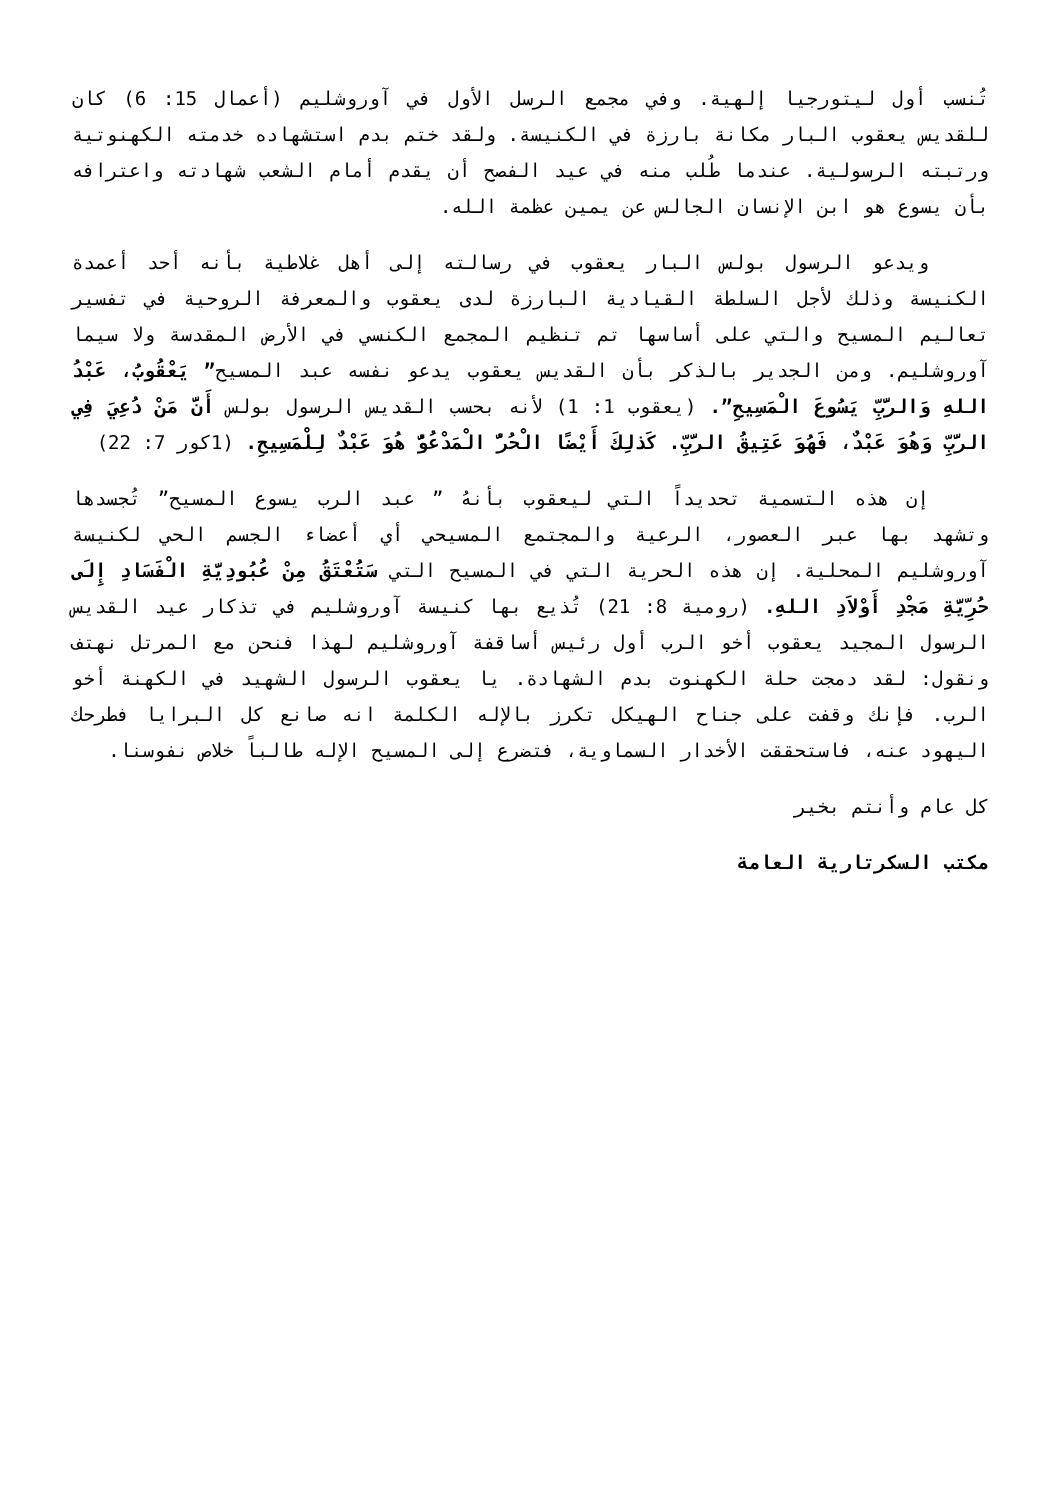تُنسب أول ليتورجيا إلهية. وفي مجمع الرسل الأول في آوروشليم (أعمال 15: 6) كان للقديس يعقوب البار مكانة بارزة في الكنيسة. ولقد ختم بدم استشهاده خدمته الكهنوتية ورتبته الرسولية. عندما طُلب منه في عيد الفصح أن يقدم أمام الشعب شهادته واعترافه بأن يسوع هو ابن الإنسان الجالس عن يمين عظمة الله.
ويدعو الرسول بولس البار يعقوب في رسالته إلى أهل غلاطية بأنه أحد أعمدة الكنيسة وذلك لأجل السلطة القيادية البارزة لدى يعقوب والمعرفة الروحية في تفسير تعاليم المسيح والتي على أساسها تم تنظيم المجمع الكنسي في الأرض المقدسة ولا سيما آوروشليم. ومن الجدير بالذكر بأن القديس يعقوب يدعو نفسه عبد المسيح” يَعْقُوبُ، عَبْدُ اللهِ وَالرَّبِّ يَسُوعَ الْمَسِيحِ”. (يعقوب 1: 1) لأنه بحسب القديس الرسول بولس أَنَّ مَنْ دُعِيَ فِي الرَّبِّ وَهُوَ عَبْدٌ، فَهُوَ عَتِيقُ الرَّبِّ. كَذلِكَ أَيْضًا الْحُرُّ الْمَدْعُوُّ هُوَ عَبْدٌ لِلْمَسِيحِ. (1كور 7: 22)
إن هذه التسمية تحديداً التي ليعقوب بأنهُ ” عبد الرب يسوع المسيح” تُجسدها وتشهد بها عبر العصور، الرعية والمجتمع المسيحي أي أعضاء الجسم الحي لكنيسة آوروشليم المحلية. إن هذه الحرية التي في المسيح التي سَتُعْتَقُ مِنْ عُبُودِيَّةِ الْفَسَادِ إِلَى حُرِّيَّةِ مَجْدِ أَوْلاَدِ اللهِ. (رومية 8: 21) تُذيع بها كنيسة آوروشليم في تذكار عيد القديس الرسول المجيد يعقوب أخو الرب أول رئيس أساقفة آوروشليم لهذا فنحن مع المرتل نهتف ونقول: لقد دمجت حلة الكهنوت بدم الشهادة. يا يعقوب الرسول الشهيد في الكهنة أخو الرب. فإنك وقفت على جناح الهيكل تكرز بالإله الكلمة انه صانع كل البرايا فطرحك اليهود عنه، فاستحققت الأخدار السماوية، فتضرع إلى المسيح الإله طالباً خلاص نفوسنا.
كل عام وأنتم بخير
مكتب السكرتارية العامة